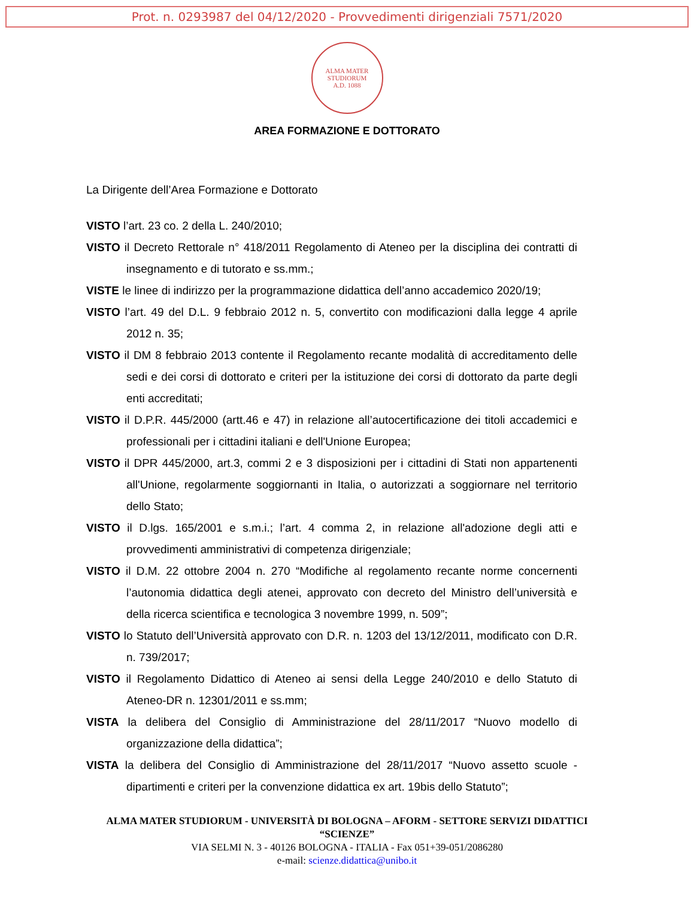Prot. n. 0293987 del 04/12/2020 - Provvedimenti dirigenziali 7571/2020
ALMA MATER STUDIORUM
A.D. 1088
AREA FORMAZIONE E DOTTORATO
La Dirigente dell’Area Formazione e Dottorato
VISTO l’art. 23 co. 2 della L. 240/2010;
VISTO il Decreto Rettorale n° 418/2011 Regolamento di Ateneo per la disciplina dei contratti di insegnamento e di tutorato e ss.mm.;
VISTE le linee di indirizzo per la programmazione didattica dell’anno accademico 2020/19;
VISTO l’art. 49 del D.L. 9 febbraio 2012 n. 5, convertito con modificazioni dalla legge 4 aprile 2012 n. 35;
VISTO il DM 8 febbraio 2013 contente il Regolamento recante modalità di accreditamento delle sedi e dei corsi di dottorato e criteri per la istituzione dei corsi di dottorato da parte degli enti accreditati;
VISTO il D.P.R. 445/2000 (artt.46 e 47) in relazione all’autocertificazione dei titoli accademici e professionali per i cittadini italiani e dell'Unione Europea;
VISTO il DPR 445/2000, art.3, commi 2 e 3 disposizioni per i cittadini di Stati non appartenenti all'Unione, regolarmente soggiornanti in Italia, o autorizzati a soggiornare nel territorio dello Stato;
VISTO il D.lgs. 165/2001 e s.m.i.; l’art. 4 comma 2, in relazione all'adozione degli atti e provvedimenti amministrativi di competenza dirigenziale;
VISTO il D.M. 22 ottobre 2004 n. 270 “Modifiche al regolamento recante norme concernenti l’autonomia didattica degli atenei, approvato con decreto del Ministro dell’università e della ricerca scientifica e tecnologica 3 novembre 1999, n. 509”;
VISTO lo Statuto dell’Università approvato con D.R. n. 1203 del 13/12/2011, modificato con D.R. n. 739/2017;
VISTO il Regolamento Didattico di Ateneo ai sensi della Legge 240/2010 e dello Statuto di Ateneo-DR n. 12301/2011 e ss.mm;
VISTA la delibera del Consiglio di Amministrazione del 28/11/2017 “Nuovo modello di organizzazione della didattica”;
VISTA la delibera del Consiglio di Amministrazione del 28/11/2017 “Nuovo assetto scuole - dipartimenti e criteri per la convenzione didattica ex art. 19bis dello Statuto”;
ALMA MATER STUDIORUM - UNIVERSITÀ DI BOLOGNA – AFORM - SETTORE SERVIZI DIDATTICI “SCIENZE”
VIA SELMI N. 3 - 40126 BOLOGNA - ITALIA - Fax 051+39-051/2086280
e-mail: scienze.didattica@unibo.it